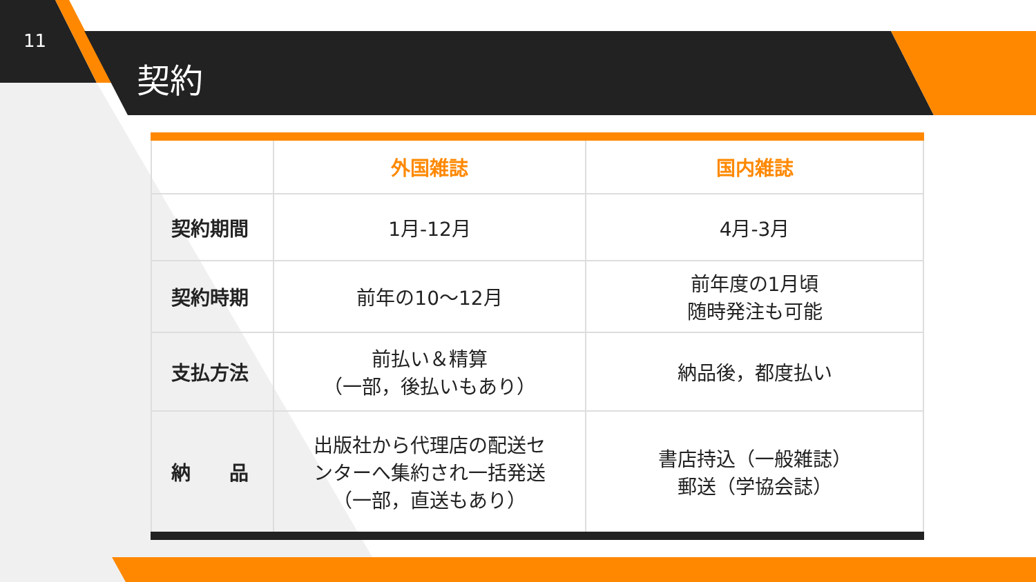11
契約
| | 外国雑誌 | 国内雑誌 |
| --- | --- | --- |
| 契約期間 | 1月-12月 | 4月-3月 |
| 契約時期 | 前年の10～12月 | 前年度の1月頃 随時発注も可能 |
| 支払方法 | 前払い＆精算 （一部，後払いもあり） | 納品後，都度払い |
| 納 品 | 出版社から代理店の配送セ ンターへ集約され一括発送 （一部，直送もあり） | 書店持込（一般雑誌） 郵送（学協会誌） |